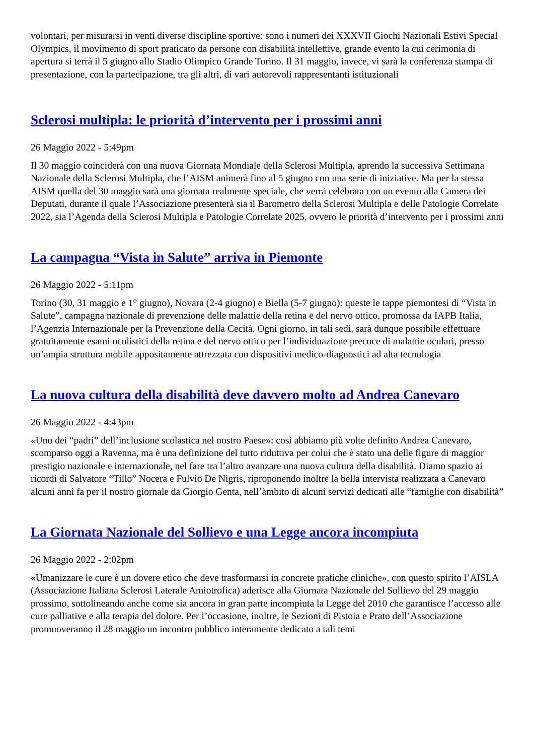volontari, per misurarsi in venti diverse discipline sportive: sono i numeri dei XXXVII Giochi Nazionali Estivi Special Olympics, il movimento di sport praticato da persone con disabilità intellettive, grande evento la cui cerimonia di apertura si terrà il 5 giugno allo Stadio Olimpico Grande Torino. Il 31 maggio, invece, vi sarà la conferenza stampa di presentazione, con la partecipazione, tra gli altri, di vari autorevoli rappresentanti istituzionali
Sclerosi multipla: le priorità d’intervento per i prossimi anni
26 Maggio 2022 - 5:49pm
Il 30 maggio coinciderà con una nuova Giornata Mondiale della Sclerosi Multipla, aprendo la successiva Settimana Nazionale della Sclerosi Multipla, che l’AISM animerà fino al 5 giugno con una serie di iniziative. Ma per la stessa AISM quella del 30 maggio sarà una giornata realmente speciale, che verrà celebrata con un evento alla Camera dei Deputati, durante il quale l’Associazione presenterà sia il Barometro della Sclerosi Multipla e delle Patologie Correlate 2022, sia l’Agenda della Sclerosi Multipla e Patologie Correlate 2025, ovvero le priorità d’intervento per i prossimi anni
La campagna “Vista in Salute” arriva in Piemonte
26 Maggio 2022 - 5:11pm
Torino (30, 31 maggio e 1° giugno), Novara (2-4 giugno) e Biella (5-7 giugno): queste le tappe piemontesi di “Vista in Salute”, campagna nazionale di prevenzione delle malattie della retina e del nervo ottico, promossa da IAPB Italia, l’Agenzia Internazionale per la Prevenzione della Cecità. Ogni giorno, in tali sedi, sarà dunque possibile effettuare gratuitamente esami oculistici della retina e del nervo ottico per l’individuazione precoce di malattie oculari, presso un’ampia struttura mobile appositamente attrezzata con dispositivi medico-diagnostici ad alta tecnologia
La nuova cultura della disabilità deve davvero molto ad Andrea Canevaro
26 Maggio 2022 - 4:43pm
«Uno dei “padri” dell’inclusione scolastica nel nostro Paese»: così abbiamo più volte definito Andrea Canevaro, scomparso oggi a Ravenna, ma è una definizione del tutto riduttiva per colui che è stato una delle figure di maggior prestigio nazionale e internazionale, nel fare tra l’altro avanzare una nuova cultura della disabilità. Diamo spazio ai ricordi di Salvatore “Tillo” Nocera e Fulvio De Nigris, riproponendo inoltre la bella intervista realizzata a Canevaro alcuni anni fa per il nostro giornale da Giorgio Genta, nell’àmbito di alcuni servizi dedicati alle “famiglie con disabilità”
La Giornata Nazionale del Sollievo e una Legge ancora incompiuta
26 Maggio 2022 - 2:02pm
«Umanizzare le cure è un dovere etico che deve trasformarsi in concrete pratiche cliniche», con questo spirito l’AISLA (Associazione Italiana Sclerosi Laterale Amiotrofica) aderisce alla Giornata Nazionale del Sollievo del 29 maggio prossimo, sottolineando anche come sia ancora in gran parte incompiuta la Legge del 2010 che garantisce l’accesso alle cure palliative e alla terapia del dolore. Per l’occasione, inoltre, le Sezioni di Pistoia e Prato dell’Associazione promuoveranno il 28 maggio un incontro pubblico interamente dedicato a tali temi